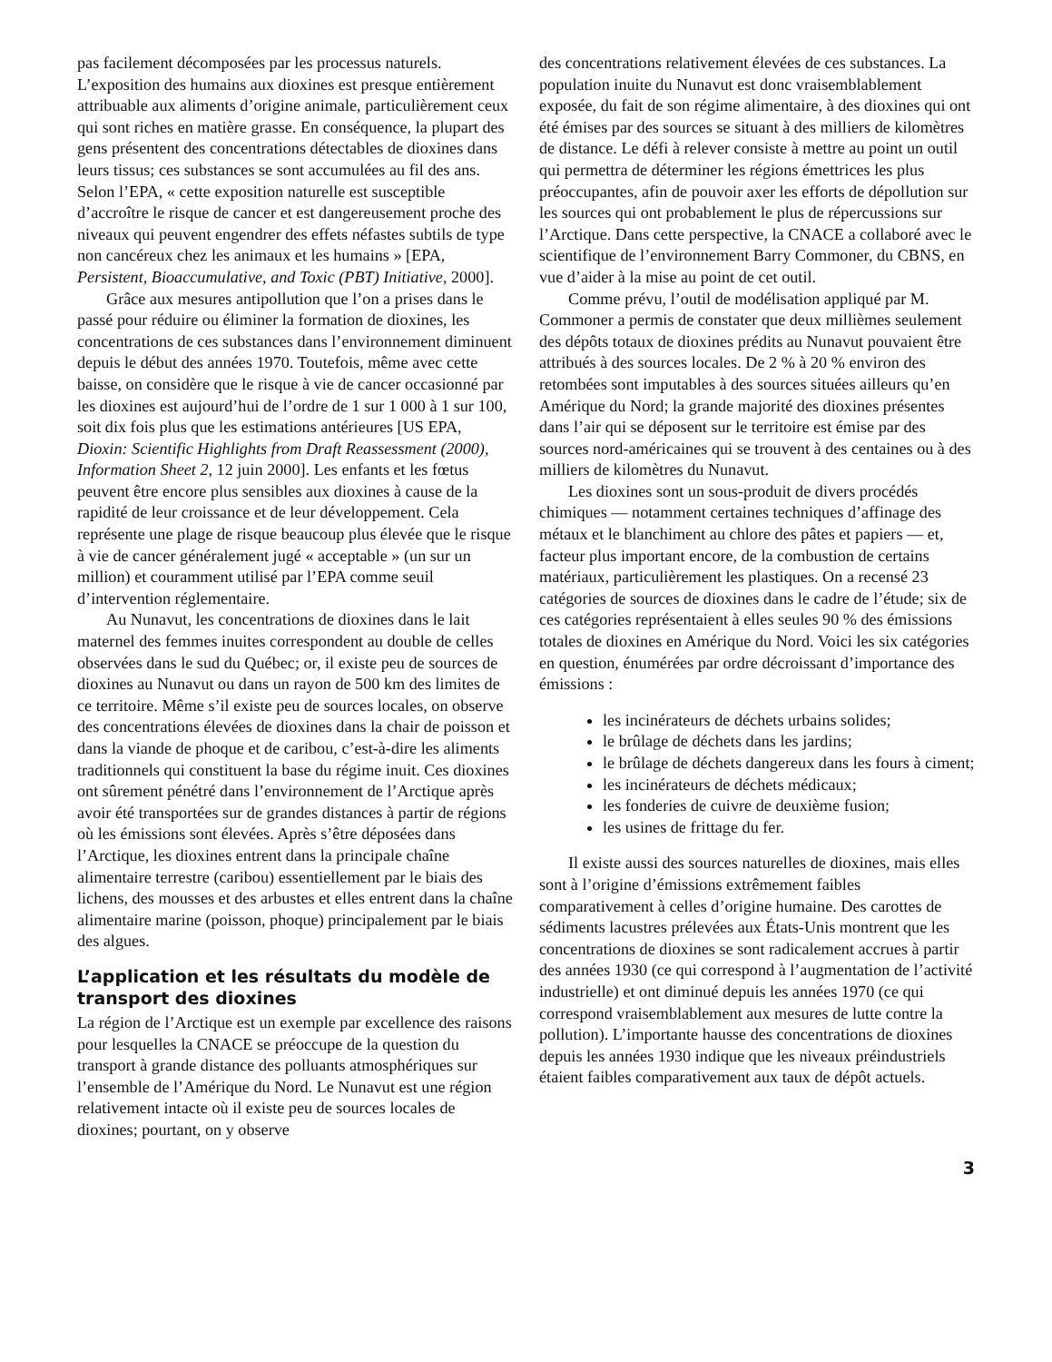pas facilement décomposées par les processus naturels. L’exposition des humains aux dioxines est presque entièrement attribuable aux aliments d’origine animale, particulièrement ceux qui sont riches en matière grasse. En conséquence, la plupart des gens présentent des concentrations détectables de dioxines dans leurs tissus; ces substances se sont accumulées au fil des ans. Selon l’EPA, « cette exposition naturelle est susceptible d’accroître le risque de cancer et est dangereusement proche des niveaux qui peuvent engendrer des effets néfastes subtils de type non cancéreux chez les animaux et les humains » [EPA, Persistent, Bioaccumulative, and Toxic (PBT) Initiative, 2000].
Grâce aux mesures antipollution que l’on a prises dans le passé pour réduire ou éliminer la formation de dioxines, les concentrations de ces substances dans l’environnement diminuent depuis le début des années 1970. Toutefois, même avec cette baisse, on considère que le risque à vie de cancer occasionné par les dioxines est aujourd’hui de l’ordre de 1 sur 1 000 à 1 sur 100, soit dix fois plus que les estimations antérieures [US EPA, Dioxin: Scientific Highlights from Draft Reassessment (2000), Information Sheet 2, 12 juin 2000]. Les enfants et les fœtus peuvent être encore plus sensibles aux dioxines à cause de la rapidité de leur croissance et de leur développement. Cela représente une plage de risque beaucoup plus élevée que le risque à vie de cancer généralement jugé « acceptable » (un sur un million) et couramment utilisé par l’EPA comme seuil d’intervention réglementaire.
Au Nunavut, les concentrations de dioxines dans le lait maternel des femmes inuites correspondent au double de celles observées dans le sud du Québec; or, il existe peu de sources de dioxines au Nunavut ou dans un rayon de 500 km des limites de ce territoire. Même s’il existe peu de sources locales, on observe des concentrations élevées de dioxines dans la chair de poisson et dans la viande de phoque et de caribou, c’est-à-dire les aliments traditionnels qui constituent la base du régime inuit. Ces dioxines ont sûrement pénétré dans l’environnement de l’Arctique après avoir été transportées sur de grandes distances à partir de régions où les émissions sont élevées. Après s’être déposées dans l’Arctique, les dioxines entrent dans la principale chaîne alimentaire terrestre (caribou) essentiellement par le biais des lichens, des mousses et des arbustes et elles entrent dans la chaîne alimentaire marine (poisson, phoque) principalement par le biais des algues.
L’application et les résultats du modèle de transport des dioxines
La région de l’Arctique est un exemple par excellence des raisons pour lesquelles la CNACE se préoccupe de la question du transport à grande distance des polluants atmosphériques sur l’ensemble de l’Amérique du Nord. Le Nunavut est une région relativement intacte où il existe peu de sources locales de dioxines; pourtant, on y observe
des concentrations relativement élevées de ces substances. La population inuite du Nunavut est donc vraisemblablement exposée, du fait de son régime alimentaire, à des dioxines qui ont été émises par des sources se situant à des milliers de kilomètres de distance. Le défi à relever consiste à mettre au point un outil qui permettra de déterminer les régions émettrices les plus préoccupantes, afin de pouvoir axer les efforts de dépollution sur les sources qui ont probablement le plus de répercussions sur l’Arctique. Dans cette perspective, la CNACE a collaboré avec le scientifique de l’environnement Barry Commoner, du CBNS, en vue d’aider à la mise au point de cet outil.
Comme prévu, l’outil de modélisation appliqué par M. Commoner a permis de constater que deux millièmes seulement des dépôts totaux de dioxines prédits au Nunavut pouvaient être attribués à des sources locales. De 2 % à 20 % environ des retombées sont imputables à des sources situées ailleurs qu’en Amérique du Nord; la grande majorité des dioxines présentes dans l’air qui se déposent sur le territoire est émise par des sources nord-américaines qui se trouvent à des centaines ou à des milliers de kilomètres du Nunavut.
Les dioxines sont un sous-produit de divers procédés chimiques — notamment certaines techniques d’affinage des métaux et le blanchiment au chlore des pâtes et papiers — et, facteur plus important encore, de la combustion de certains matériaux, particulièrement les plastiques. On a recensé 23 catégories de sources de dioxines dans le cadre de l’étude; six de ces catégories représentaient à elles seules 90 % des émissions totales de dioxines en Amérique du Nord. Voici les six catégories en question, énumérées par ordre décroissant d’importance des émissions :
les incinérateurs de déchets urbains solides;
le brûlage de déchets dans les jardins;
le brûlage de déchets dangereux dans les fours à ciment;
les incinérateurs de déchets médicaux;
les fonderies de cuivre de deuxième fusion;
les usines de frittage du fer.
Il existe aussi des sources naturelles de dioxines, mais elles sont à l’origine d’émissions extrêmement faibles comparativement à celles d’origine humaine. Des carottes de sédiments lacustres prélevées aux États-Unis montrent que les concentrations de dioxines se sont radicalement accrues à partir des années 1930 (ce qui correspond à l’augmentation de l’activité industrielle) et ont diminué depuis les années 1970 (ce qui correspond vraisemblablement aux mesures de lutte contre la pollution). L’importante hausse des concentrations de dioxines depuis les années 1930 indique que les niveaux préindustriels étaient faibles comparativement aux taux de dépôt actuels.
3